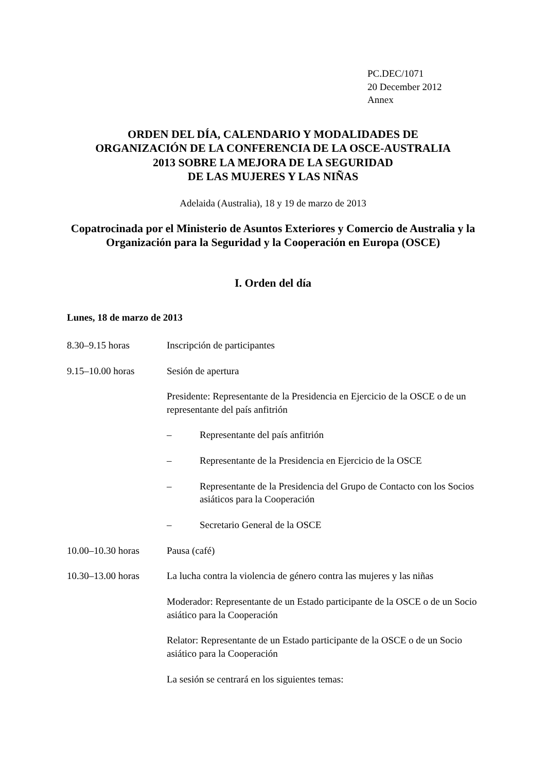PC.DEC/1071
20 December 2012
Annex
ORDEN DEL DÍA, CALENDARIO Y MODALIDADES DE
ORGANIZACIÓN DE LA CONFERENCIA DE LA OSCE-AUSTRALIA
2013 SOBRE LA MEJORA DE LA SEGURIDAD
DE LAS MUJERES Y LAS NIÑAS
Adelaida (Australia), 18 y 19 de marzo de 2013
Copatrocinada por el Ministerio de Asuntos Exteriores y Comercio de Australia y la Organización para la Seguridad y la Cooperación en Europa (OSCE)
I. Orden del día
Lunes, 18 de marzo de 2013
8.30–9.15 horas Inscripción de participantes
9.15–10.00 horas Sesión de apertura
Presidente: Representante de la Presidencia en Ejercicio de la OSCE o de un representante del país anfitrión
– Representante del país anfitrión
– Representante de la Presidencia en Ejercicio de la OSCE
– Representante de la Presidencia del Grupo de Contacto con los Socios asiáticos para la Cooperación
– Secretario General de la OSCE
10.00–10.30 horas Pausa (café)
10.30–13.00 horas La lucha contra la violencia de género contra las mujeres y las niñas
Moderador: Representante de un Estado participante de la OSCE o de un Socio asiático para la Cooperación
Relator: Representante de un Estado participante de la OSCE o de un Socio asiático para la Cooperación
La sesión se centrará en los siguientes temas: